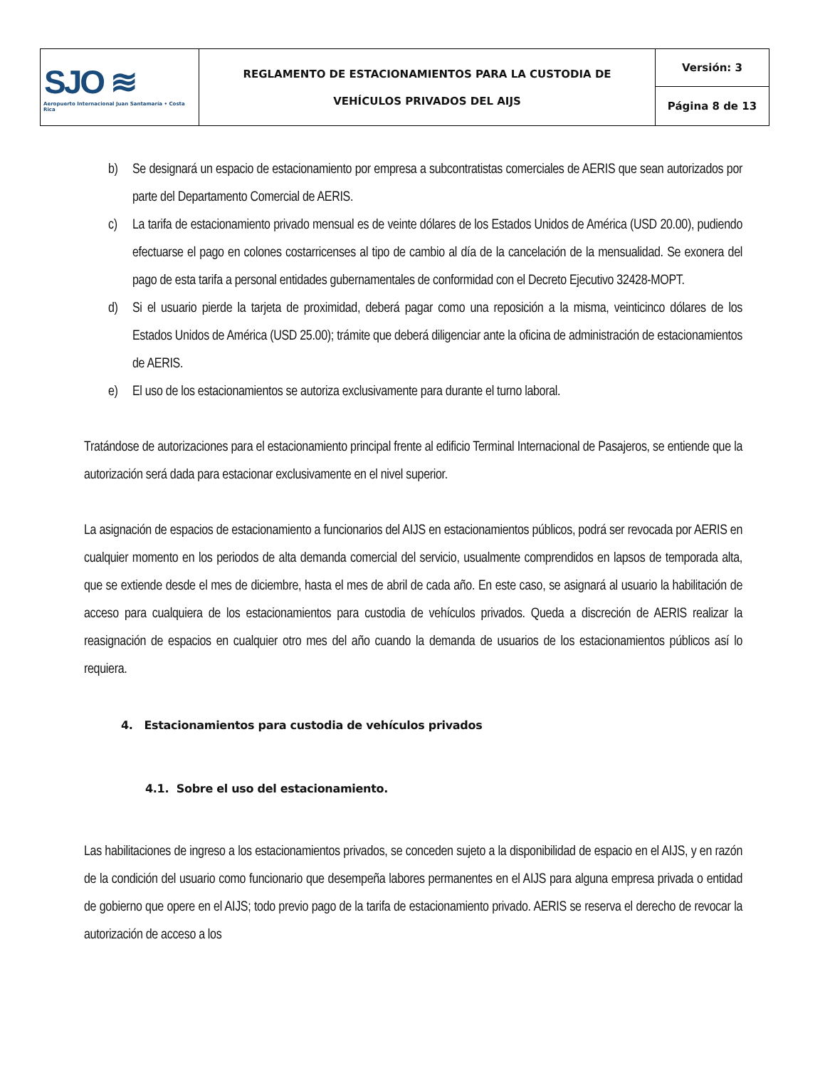| SJO ≋ Aeropuerto Internacional Juan Santamaría • Costa Rica | REGLAMENTO DE ESTACIONAMIENTOS PARA LA CUSTODIA DE VEHÍCULOS PRIVADOS DEL AIJS | Versión: 3 |
| | | Página 8 de 13 |
b) Se designará un espacio de estacionamiento por empresa a subcontratistas comerciales de AERIS que sean autorizados por parte del Departamento Comercial de AERIS.
c) La tarifa de estacionamiento privado mensual es de veinte dólares de los Estados Unidos de América (USD 20.00), pudiendo efectuarse el pago en colones costarricenses al tipo de cambio al día de la cancelación de la mensualidad. Se exonera del pago de esta tarifa a personal entidades gubernamentales de conformidad con el Decreto Ejecutivo 32428-MOPT.
d) Si el usuario pierde la tarjeta de proximidad, deberá pagar como una reposición a la misma, veinticinco dólares de los Estados Unidos de América (USD 25.00); trámite que deberá diligenciar ante la oficina de administración de estacionamientos de AERIS.
e) El uso de los estacionamientos se autoriza exclusivamente para durante el turno laboral.
Tratándose de autorizaciones para el estacionamiento principal frente al edificio Terminal Internacional de Pasajeros, se entiende que la autorización será dada para estacionar exclusivamente en el nivel superior.
La asignación de espacios de estacionamiento a funcionarios del AIJS en estacionamientos públicos, podrá ser revocada por AERIS en cualquier momento en los periodos de alta demanda comercial del servicio, usualmente comprendidos en lapsos de temporada alta, que se extiende desde el mes de diciembre, hasta el mes de abril de cada año. En este caso, se asignará al usuario la habilitación de acceso para cualquiera de los estacionamientos para custodia de vehículos privados. Queda a discreción de AERIS realizar la reasignación de espacios en cualquier otro mes del año cuando la demanda de usuarios de los estacionamientos públicos así lo requiera.
4. Estacionamientos para custodia de vehículos privados
4.1. Sobre el uso del estacionamiento.
Las habilitaciones de ingreso a los estacionamientos privados, se conceden sujeto a la disponibilidad de espacio en el AIJS, y en razón de la condición del usuario como funcionario que desempeña labores permanentes en el AIJS para alguna empresa privada o entidad de gobierno que opere en el AIJS; todo previo pago de la tarifa de estacionamiento privado. AERIS se reserva el derecho de revocar la autorización de acceso a los